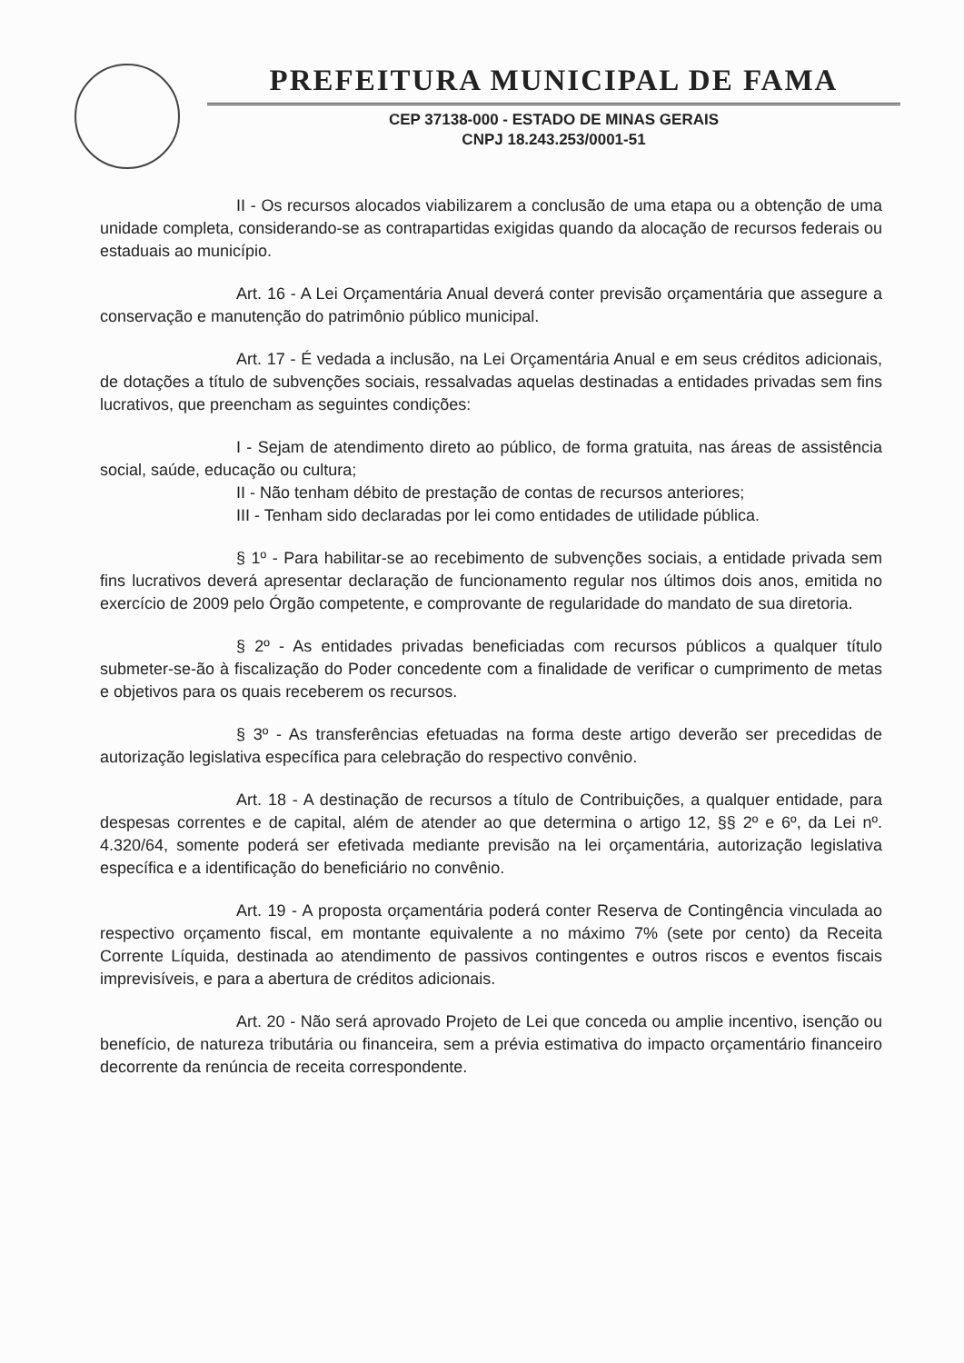PREFEITURA MUNICIPAL DE FAMA
CEP 37138-000 - ESTADO DE MINAS GERAIS
CNPJ 18.243.253/0001-51
II - Os recursos alocados viabilizarem a conclusão de uma etapa ou a obtenção de uma unidade completa, considerando-se as contrapartidas exigidas quando da alocação de recursos federais ou estaduais ao município.
Art. 16 - A Lei Orçamentária Anual deverá conter previsão orçamentária que assegure a conservação e manutenção do patrimônio público municipal.
Art. 17 - É vedada a inclusão, na Lei Orçamentária Anual e em seus créditos adicionais, de dotações a título de subvenções sociais, ressalvadas aquelas destinadas a entidades privadas sem fins lucrativos, que preencham as seguintes condições:
I - Sejam de atendimento direto ao público, de forma gratuita, nas áreas de assistência social, saúde, educação ou cultura;
II - Não tenham débito de prestação de contas de recursos anteriores;
III - Tenham sido declaradas por lei como entidades de utilidade pública.
§ 1º - Para habilitar-se ao recebimento de subvenções sociais, a entidade privada sem fins lucrativos deverá apresentar declaração de funcionamento regular nos últimos dois anos, emitida no exercício de 2009 pelo Órgão competente, e comprovante de regularidade do mandato de sua diretoria.
§ 2º - As entidades privadas beneficiadas com recursos públicos a qualquer título submeter-se-ão à fiscalização do Poder concedente com a finalidade de verificar o cumprimento de metas e objetivos para os quais receberem os recursos.
§ 3º - As transferências efetuadas na forma deste artigo deverão ser precedidas de autorização legislativa específica para celebração do respectivo convênio.
Art. 18 - A destinação de recursos a título de Contribuições, a qualquer entidade, para despesas correntes e de capital, além de atender ao que determina o artigo 12, §§ 2º e 6º, da Lei nº. 4.320/64, somente poderá ser efetivada mediante previsão na lei orçamentária, autorização legislativa específica e a identificação do beneficiário no convênio.
Art. 19 - A proposta orçamentária poderá conter Reserva de Contingência vinculada ao respectivo orçamento fiscal, em montante equivalente a no máximo 7% (sete por cento) da Receita Corrente Líquida, destinada ao atendimento de passivos contingentes e outros riscos e eventos fiscais imprevisíveis, e para a abertura de créditos adicionais.
Art. 20 - Não será aprovado Projeto de Lei que conceda ou amplie incentivo, isenção ou benefício, de natureza tributária ou financeira, sem a prévia estimativa do impacto orçamentário financeiro decorrente da renúncia de receita correspondente.